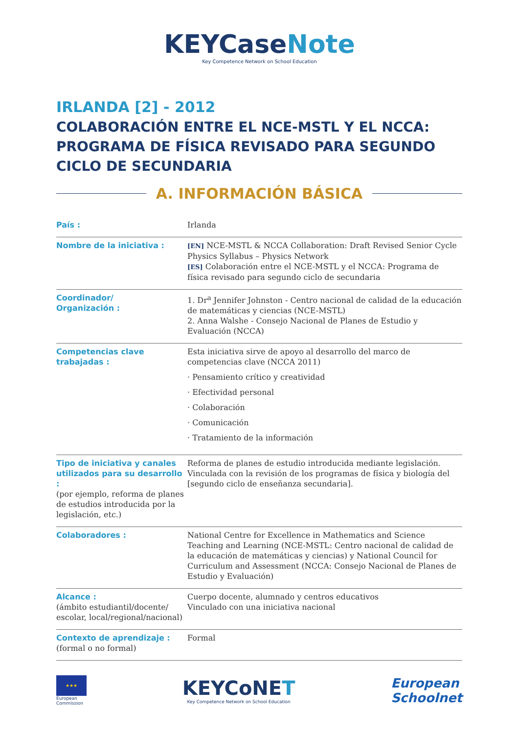KEYCaseNote
Key Competence Network on School Education
IRLANDA [2] - 2012
COLABORACIÓN ENTRE EL NCE-MSTL Y EL NCCA: PROGRAMA DE FÍSICA REVISADO PARA SEGUNDO CICLO DE SECUNDARIA
A. INFORMACIÓN BÁSICA
| País : | Irlanda |
| Nombre de la iniciativa : | [EN] NCE-MSTL & NCCA Collaboration: Draft Revised Senior Cycle Physics Syllabus – Physics Network [ES] Colaboración entre el NCE-MSTL y el NCCA: Programa de física revisado para segundo ciclo de secundaria |
| Coordinador/ Organización : | 1. Dr<sup>a</sup> Jennifer Johnston - Centro nacional de calidad de la educación de matemáticas y ciencias (NCE-MSTL) 2. Anna Walshe - Consejo Nacional de Planes de Estudio y Evaluación (NCCA) |
| Competencias clave trabajadas : | Esta iniciativa sirve de apoyo al desarrollo del marco de competencias clave (NCCA 2011) · Pensamiento crítico y creatividad · Efectividad personal · Colaboración · Comunicación · Tratamiento de la información |
| Tipo de iniciativa y canales utilizados para su desarrollo : (por ejemplo, reforma de planes de estudios introducida por la legislación, etc.) | Reforma de planes de estudio introducida mediante legislación. Vinculada con la revisión de los programas de física y biología del [segundo ciclo de enseñanza secundaria]. |
| Colaboradores : | National Centre for Excellence in Mathematics and Science Teaching and Learning (NCE-MSTL: Centro nacional de calidad de la educación de matemáticas y ciencias) y National Council for Curriculum and Assessment (NCCA: Consejo Nacional de Planes de Estudio y Evaluación) |
| Alcance : (ámbito estudiantil/docente/ escolar, local/regional/nacional) | Cuerpo docente, alumnado y centros educativos Vinculado con una iniciativa nacional |
| Contexto de aprendizaje : (formal o no formal) | Formal |
★★★
European
Commission
KEYCoNET
Key Competence Network on School Education
European
Schoolnet